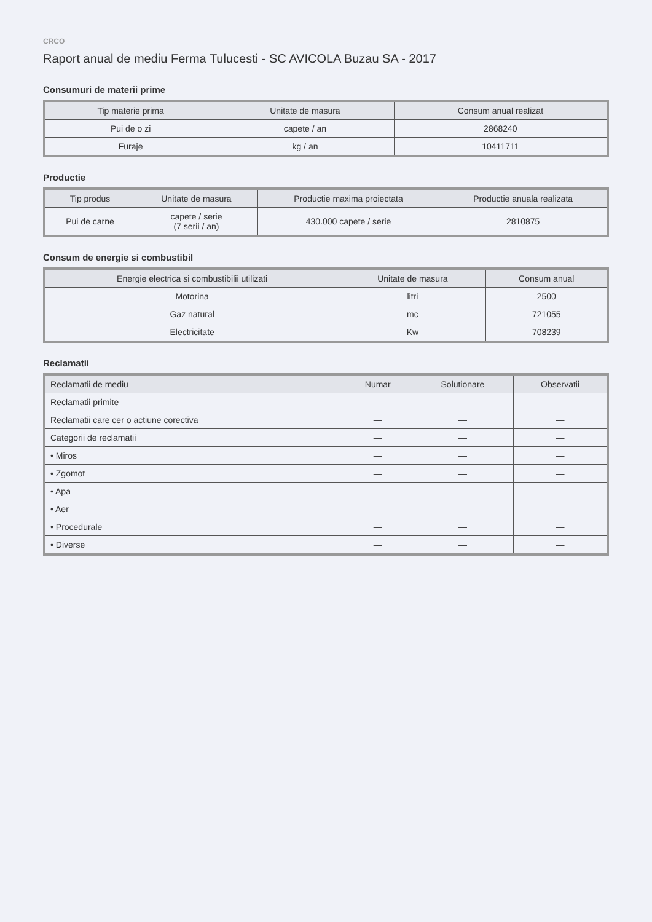CRCO
Raport anual de mediu Ferma Tulucesti - SC AVICOLA Buzau SA - 2017
Consumuri de materii prime
| Tip materie prima | Unitate de masura | Consum anual realizat |
| --- | --- | --- |
| Pui de o zi | capete / an | 2868240 |
| Furaje | kg / an | 10411711 |
Productie
| Tip produs | Unitate de masura | Productie maxima proiectata | Productie anuala realizata |
| --- | --- | --- | --- |
| Pui de carne | capete / serie (7 serii / an) | 430.000 capete / serie | 2810875 |
Consum de energie si combustibil
| Energie electrica si combustibilii utilizati | Unitate de masura | Consum anual |
| --- | --- | --- |
| Motorina | litri | 2500 |
| Gaz natural | mc | 721055 |
| Electricitate | Kw | 708239 |
Reclamatii
| Reclamatii de mediu | Numar | Solutionare | Observatii |
| --- | --- | --- | --- |
| Reclamatii primite | — | — | — |
| Reclamatii care cer o actiune corectiva | — | — | — |
| Categorii de reclamatii | — | — | — |
| • Miros | — | — | — |
| • Zgomot | — | — | — |
| • Apa | — | — | — |
| • Aer | — | — | — |
| • Procedurale | — | — | — |
| • Diverse | — | — | — |